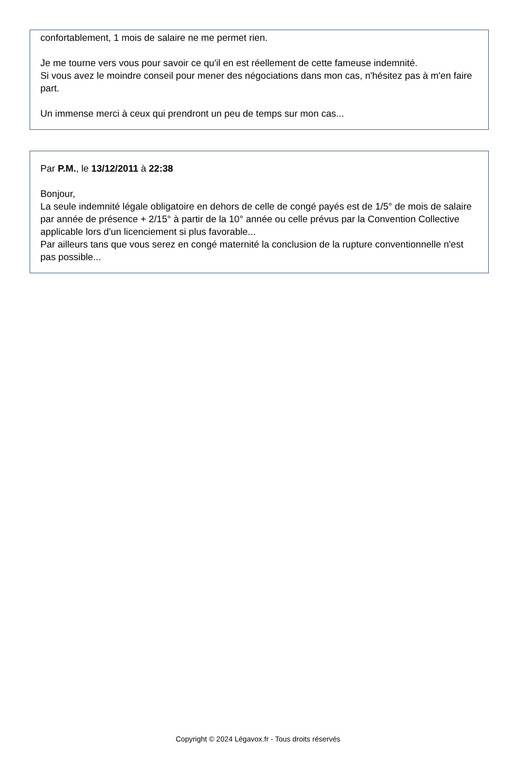confortablement, 1 mois de salaire ne me permet rien.
Je me tourne vers vous pour savoir ce qu'il en est réellement de cette fameuse indemnité.
Si vous avez le moindre conseil pour mener des négociations dans mon cas, n'hésitez pas à m'en faire part.
Un immense merci à ceux qui prendront un peu de temps sur mon cas...
Par P.M., le 13/12/2011 à 22:38
Bonjour,
La seule indemnité légale obligatoire en dehors de celle de congé payés est de 1/5° de mois de salaire par année de présence + 2/15° à partir de la 10° année ou celle prévus par la Convention Collective applicable lors d'un licenciement si plus favorable...
Par ailleurs tans que vous serez en congé maternité la conclusion de la rupture conventionnelle n'est pas possible...
Copyright © 2024 Légavox.fr - Tous droits réservés